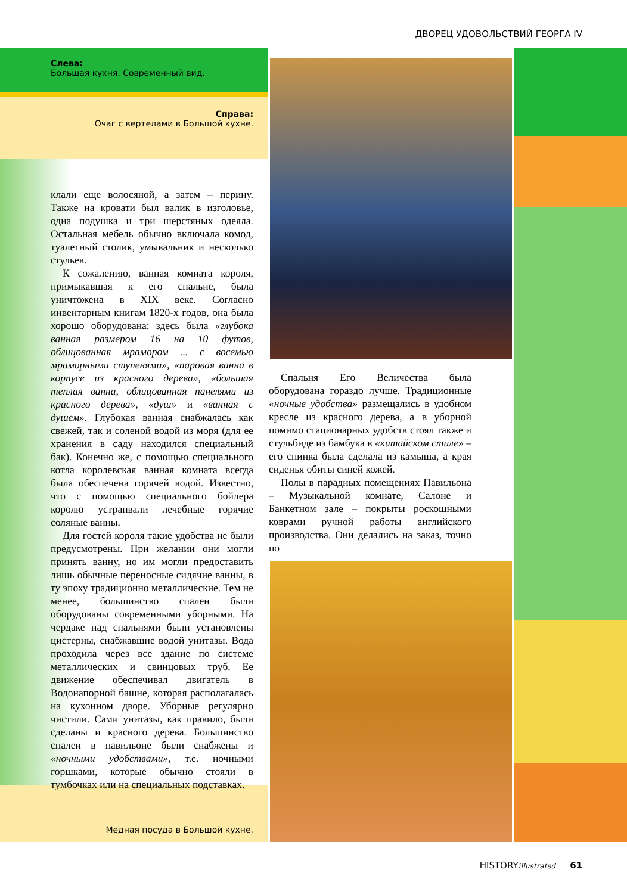ДВОРЕЦ УДОВОЛЬСТВИЙ ГЕОРГА IV
Слева:
Большая кухня. Современный вид.
Справа:
Очаг с вертелами в Большой кухне.
клали еще волосяной, а затем – перину. Также на кровати был валик в изголовье, одна подушка и три шерстяных одеяла. Остальная мебель обычно включала комод, туалетный столик, умывальник и несколько стульев.
К сожалению, ванная комната короля, примыкавшая к его спальне, была уничтожена в XIX веке. Согласно инвентарным книгам 1820-х годов, она была хорошо оборудована: здесь была «глубока ванная размером 16 на 10 футов, облицованная мрамором ... с восемью мраморными ступенями», «паровая ванна в корпусе из красного дерева», «большая теплая ванна, облицованная панелями из красного дерева», «душ» и «ванная с душем». Глубокая ванная снабжалась как свежей, так и соленой водой из моря (для ее хранения в саду находился специальный бак). Конечно же, с помощью специального котла королевская ванная комната всегда была обеспечена горячей водой. Известно, что с помощью специального бойлера королю устраивали лечебные горячие соляные ванны.
Для гостей короля такие удобства не были предусмотрены. При желании они могли принять ванну, но им могли предоставить лишь обычные переносные сидячие ванны, в ту эпоху традиционно металлические. Тем не менее, большинство спален были оборудованы современными уборными. На чердаке над спальнями были установлены цистерны, снабжавшие водой унитазы. Вода проходила через все здание по системе металлических и свинцовых труб. Ее движение обеспечивал двигатель в Водонапорной башне, которая располагалась на кухонном дворе. Уборные регулярно чистили. Сами унитазы, как правило, были сделаны и красного дерева. Большинство спален в павильоне были снабжены и «ночными удобствами», т.е. ночными горшками, которые обычно стояли в тумбочках или на специальных подставках.
Спальня Его Величества была оборудована гораздо лучше. Традиционные «ночные удобства» размещались в удобном кресле из красного дерева, а в уборной помимо стационарных удобств стоял также и стульбиде из бамбука в «китайском стиле» – его спинка была сделала из камыша, а края сиденья обиты синей кожей.
Полы в парадных помещениях Павильона – Музыкальной комнате, Салоне и Банкетном зале – покрыты роскошными коврами ручной работы английского производства. Они делались на заказ, точно по
Медная посуда в Большой кухне.
HISTORYillustrated 61